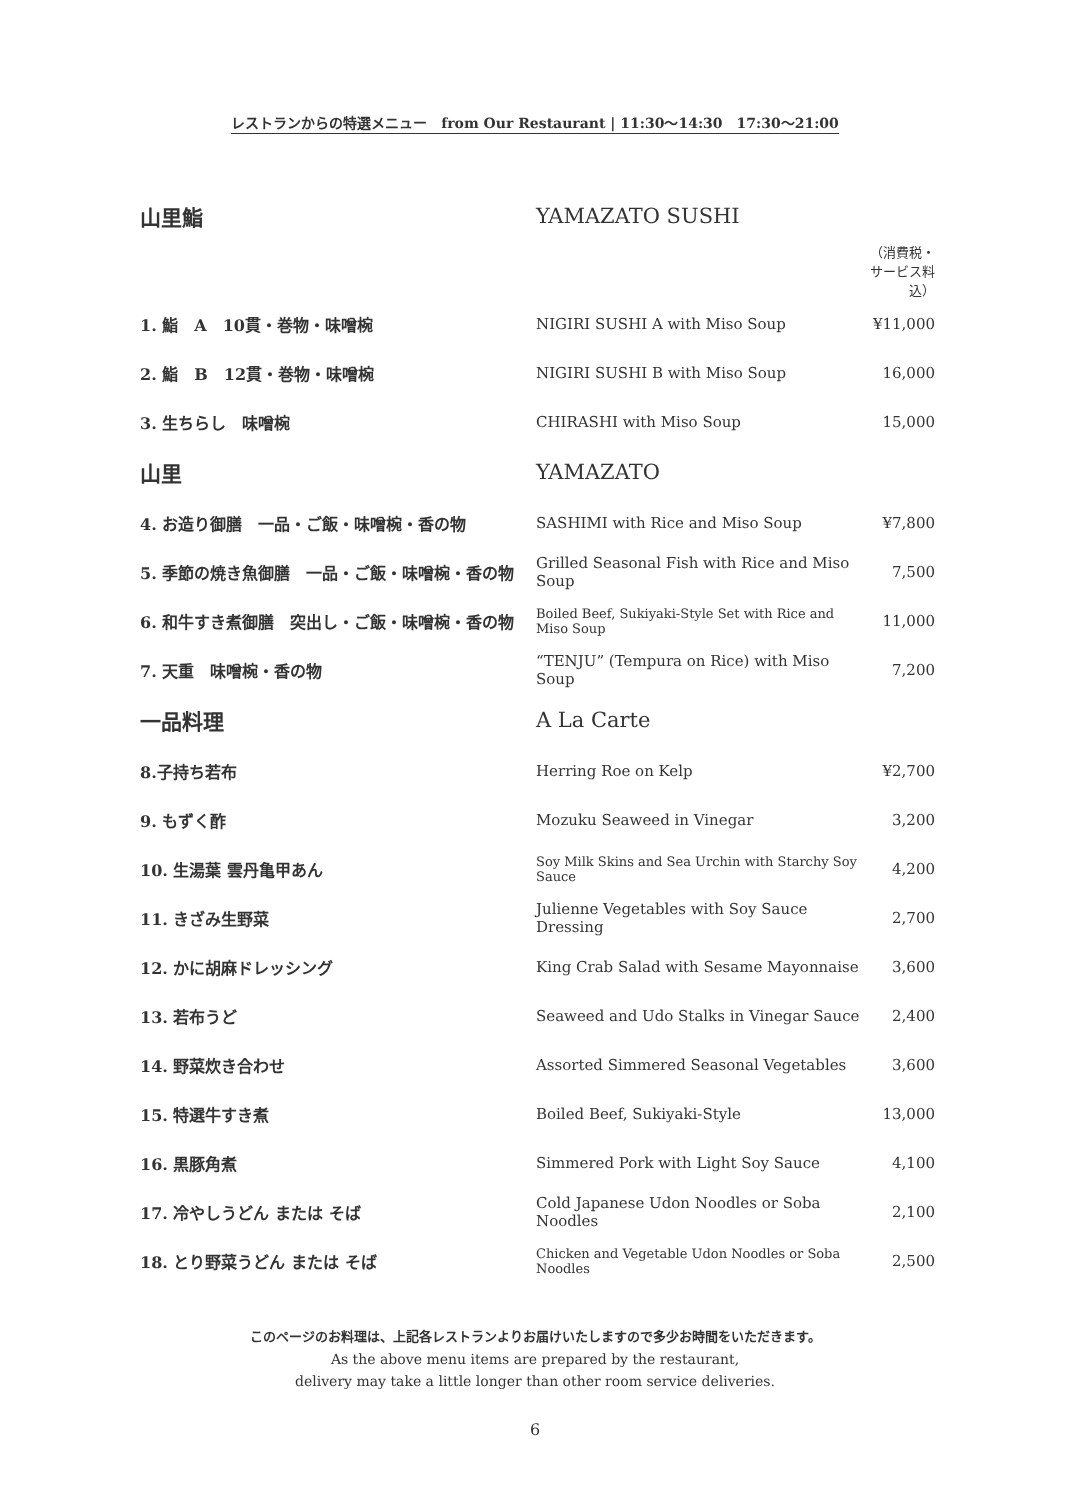レストランからの特選メニュー　from Our Restaurant | 11:30〜14:30　17:30〜21:00
| 山里鮨 | YAMAZATO SUSHI | |
| | | （消費税・サービス料込） |
| 1. 鮨 A 10貫・巻物・味噌椀 | NIGIRI SUSHI A with Miso Soup | ¥11,000 |
| 2. 鮨 B 12貫・巻物・味噌椀 | NIGIRI SUSHI B with Miso Soup | 16,000 |
| 3. 生ちらし 味噌椀 | CHIRASHI with Miso Soup | 15,000 |
| 山里 | YAMAZATO | |
| 4. お造り御膳 一品・ご飯・味噌椀・香の物 | SASHIMI with Rice and Miso Soup | ¥7,800 |
| 5. 季節の焼き魚御膳 一品・ご飯・味噌椀・香の物 | Grilled Seasonal Fish with Rice and Miso Soup | 7,500 |
| 6. 和牛すき煮御膳 突出し・ご飯・味噌椀・香の物 | Boiled Beef, Sukiyaki-Style Set with Rice and Miso Soup | 11,000 |
| 7. 天重 味噌椀・香の物 | “TENJU” (Tempura on Rice) with Miso Soup | 7,200 |
| 一品料理 | A La Carte | |
| 8.子持ち若布 | Herring Roe on Kelp | ¥2,700 |
| 9. もずく酢 | Mozuku Seaweed in Vinegar | 3,200 |
| 10. 生湯葉 雲丹亀甲あん | Soy Milk Skins and Sea Urchin with Starchy Soy Sauce | 4,200 |
| 11. きざみ生野菜 | Julienne Vegetables with Soy Sauce Dressing | 2,700 |
| 12. かに胡麻ドレッシング | King Crab Salad with Sesame Mayonnaise | 3,600 |
| 13. 若布うど | Seaweed and Udo Stalks in Vinegar Sauce | 2,400 |
| 14. 野菜炊き合わせ | Assorted Simmered Seasonal Vegetables | 3,600 |
| 15. 特選牛すき煮 | Boiled Beef, Sukiyaki-Style | 13,000 |
| 16. 黒豚角煮 | Simmered Pork with Light Soy Sauce | 4,100 |
| 17. 冷やしうどん または そば | Cold Japanese Udon Noodles or Soba Noodles | 2,100 |
| 18. とり野菜うどん または そば | Chicken and Vegetable Udon Noodles or Soba Noodles | 2,500 |
このページのお料理は、上記各レストランよりお届けいたしますので多少お時間をいただきます。
As the above menu items are prepared by the restaurant,
delivery may take a little longer than other room service deliveries.
6